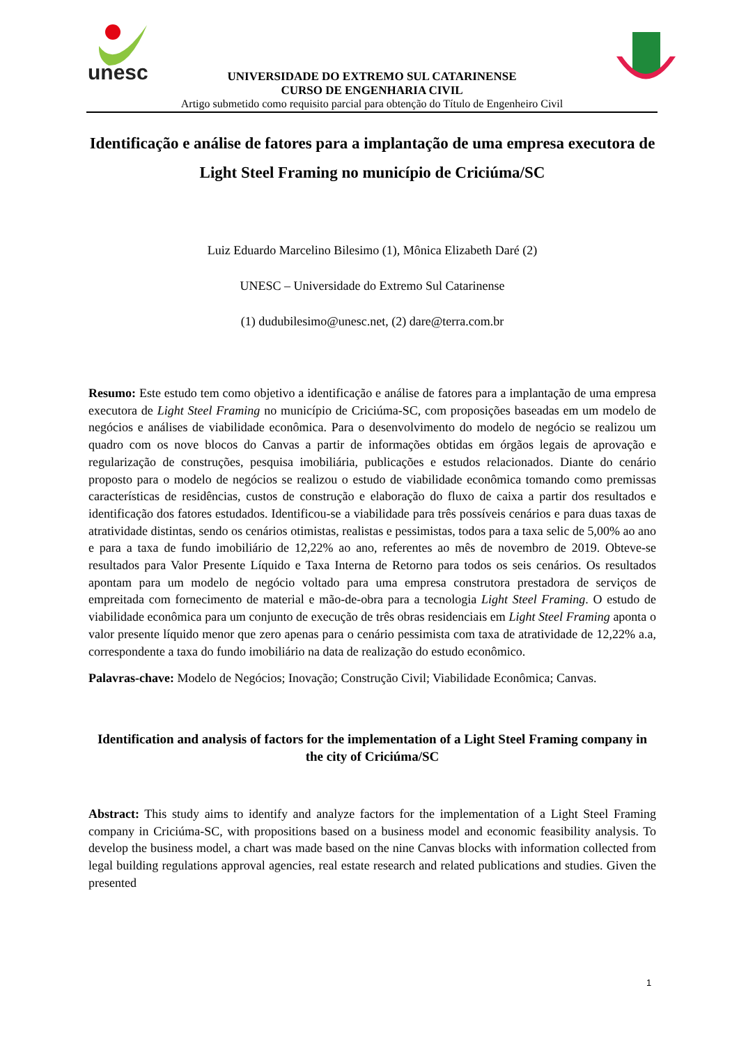unesc
UNIVERSIDADE DO EXTREMO SUL CATARINENSE
CURSO DE ENGENHARIA CIVIL
Artigo submetido como requisito parcial para obtenção do Título de Engenheiro Civil
Identificação e análise de fatores para a implantação de uma empresa executora de Light Steel Framing no município de Criciúma/SC
Luiz Eduardo Marcelino Bilesimo (1), Mônica Elizabeth Daré (2)
UNESC – Universidade do Extremo Sul Catarinense
(1) dudubilesimo@unesc.net, (2) dare@terra.com.br
Resumo: Este estudo tem como objetivo a identificação e análise de fatores para a implantação de uma empresa executora de Light Steel Framing no município de Criciúma-SC, com proposições baseadas em um modelo de negócios e análises de viabilidade econômica. Para o desenvolvimento do modelo de negócio se realizou um quadro com os nove blocos do Canvas a partir de informações obtidas em órgãos legais de aprovação e regularização de construções, pesquisa imobiliária, publicações e estudos relacionados. Diante do cenário proposto para o modelo de negócios se realizou o estudo de viabilidade econômica tomando como premissas características de residências, custos de construção e elaboração do fluxo de caixa a partir dos resultados e identificação dos fatores estudados. Identificou-se a viabilidade para três possíveis cenários e para duas taxas de atratividade distintas, sendo os cenários otimistas, realistas e pessimistas, todos para a taxa selic de 5,00% ao ano e para a taxa de fundo imobiliário de 12,22% ao ano, referentes ao mês de novembro de 2019. Obteve-se resultados para Valor Presente Líquido e Taxa Interna de Retorno para todos os seis cenários. Os resultados apontam para um modelo de negócio voltado para uma empresa construtora prestadora de serviços de empreitada com fornecimento de material e mão-de-obra para a tecnologia Light Steel Framing. O estudo de viabilidade econômica para um conjunto de execução de três obras residenciais em Light Steel Framing aponta o valor presente líquido menor que zero apenas para o cenário pessimista com taxa de atratividade de 12,22% a.a, correspondente a taxa do fundo imobiliário na data de realização do estudo econômico.
Palavras-chave: Modelo de Negócios; Inovação; Construção Civil; Viabilidade Econômica; Canvas.
Identification and analysis of factors for the implementation of a Light Steel Framing company in the city of Criciúma/SC
Abstract: This study aims to identify and analyze factors for the implementation of a Light Steel Framing company in Criciúma-SC, with propositions based on a business model and economic feasibility analysis. To develop the business model, a chart was made based on the nine Canvas blocks with information collected from legal building regulations approval agencies, real estate research and related publications and studies. Given the presented
1